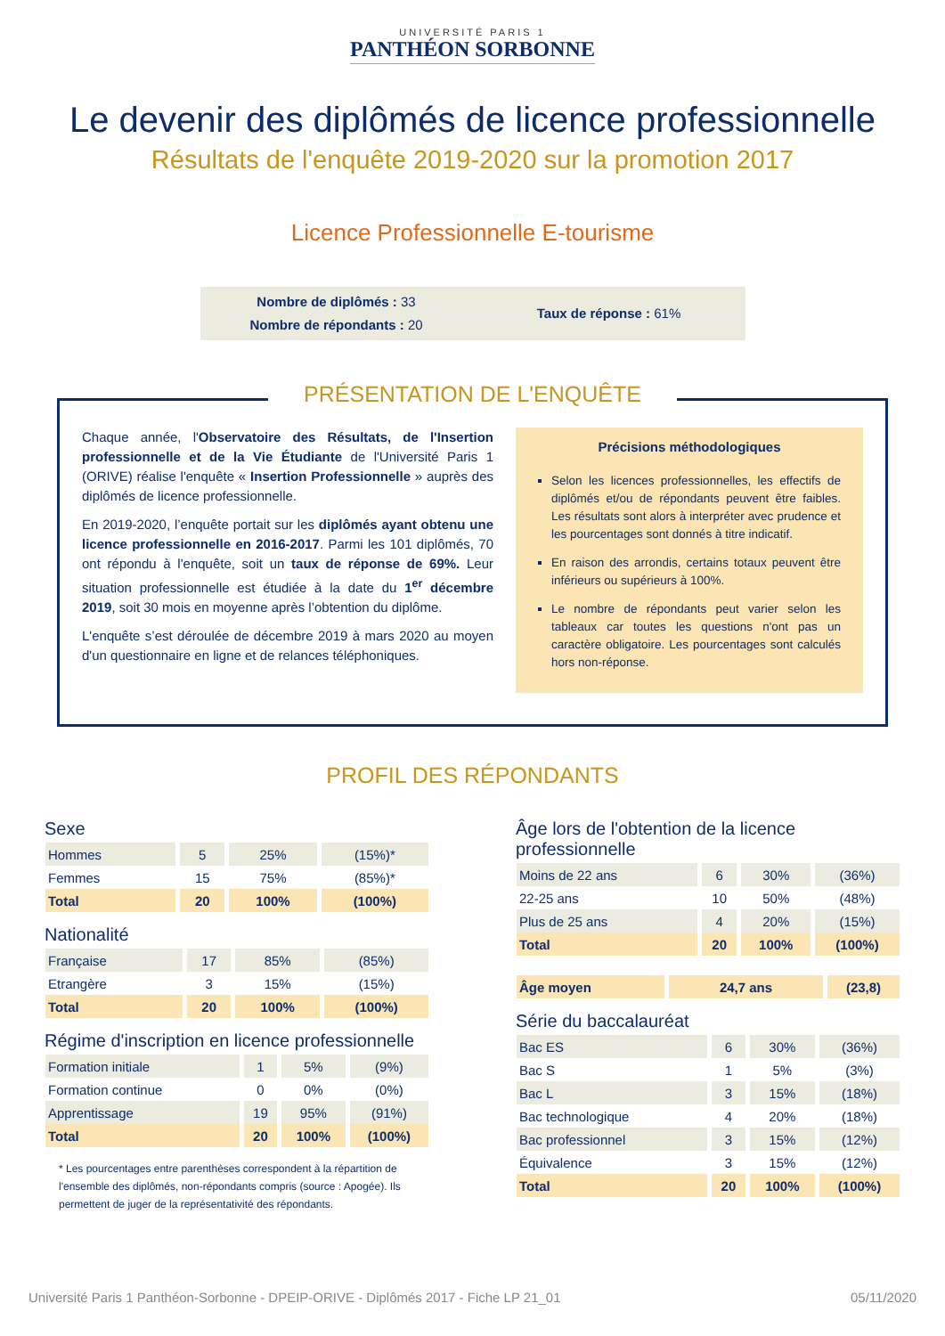UNIVERSITÉ PARIS 1
PANTHÉON SORBONNE
Le devenir des diplômés de licence professionnelle
Résultats de l'enquête 2019-2020 sur la promotion 2017
Licence Professionnelle E-tourisme
Nombre de diplômés : 33
Nombre de répondants : 20
Taux de réponse : 61%
PRÉSENTATION DE L'ENQUÊTE
Chaque année, l'Observatoire des Résultats, de l'Insertion professionnelle et de la Vie Étudiante de l'Université Paris 1 (ORIVE) réalise l'enquête « Insertion Professionnelle » auprès des diplômés de licence professionnelle.
En 2019-2020, l’enquête portait sur les diplômés ayant obtenu une licence professionnelle en 2016-2017. Parmi les 101 diplômés, 70 ont répondu à l'enquête, soit un taux de réponse de 69%. Leur situation professionnelle est étudiée à la date du 1<sup>er</sup> décembre 2019, soit 30 mois en moyenne après l’obtention du diplôme.
L'enquête s’est déroulée de décembre 2019 à mars 2020 au moyen d'un questionnaire en ligne et de relances téléphoniques.
Précisions méthodologiques
Selon les licences professionnelles, les effectifs de diplômés et/ou de répondants peuvent être faibles. Les résultats sont alors à interpréter avec prudence et les pourcentages sont donnés à titre indicatif.
En raison des arrondis, certains totaux peuvent être inférieurs ou supérieurs à 100%.
Le nombre de répondants peut varier selon les tableaux car toutes les questions n'ont pas un caractère obligatoire. Les pourcentages sont calculés hors non-réponse.
PROFIL DES RÉPONDANTS
Sexe
| Hommes | 5 | 25% | (15%)* |
| Femmes | 15 | 75% | (85%)* |
| Total | 20 | 100% | (100%) |
Nationalité
| Française | 17 | 85% | (85%) |
| Etrangère | 3 | 15% | (15%) |
| Total | 20 | 100% | (100%) |
Régime d'inscription en licence professionnelle
| Formation initiale | 1 | 5% | (9%) |
| Formation continue | 0 | 0% | (0%) |
| Apprentissage | 19 | 95% | (91%) |
| Total | 20 | 100% | (100%) |
* Les pourcentages entre parenthèses correspondent à la répartition de l'ensemble des diplômés, non-répondants compris (source : Apogée). Ils permettent de juger de la représentativité des répondants.
Âge lors de l'obtention de la licence professionnelle
| Moins de 22 ans | 6 | 30% | (36%) |
| 22-25 ans | 10 | 50% | (48%) |
| Plus de 25 ans | 4 | 20% | (15%) |
| Total | 20 | 100% | (100%) |
| Âge moyen | 24,7 ans | (23,8) |
Série du baccalauréat
| Bac ES | 6 | 30% | (36%) |
| Bac S | 1 | 5% | (3%) |
| Bac L | 3 | 15% | (18%) |
| Bac technologique | 4 | 20% | (18%) |
| Bac professionnel | 3 | 15% | (12%) |
| Équivalence | 3 | 15% | (12%) |
| Total | 20 | 100% | (100%) |
Université Paris 1 Panthéon-Sorbonne - DPEIP-ORIVE - Diplômés 2017 - Fiche LP 21_01 05/11/2020